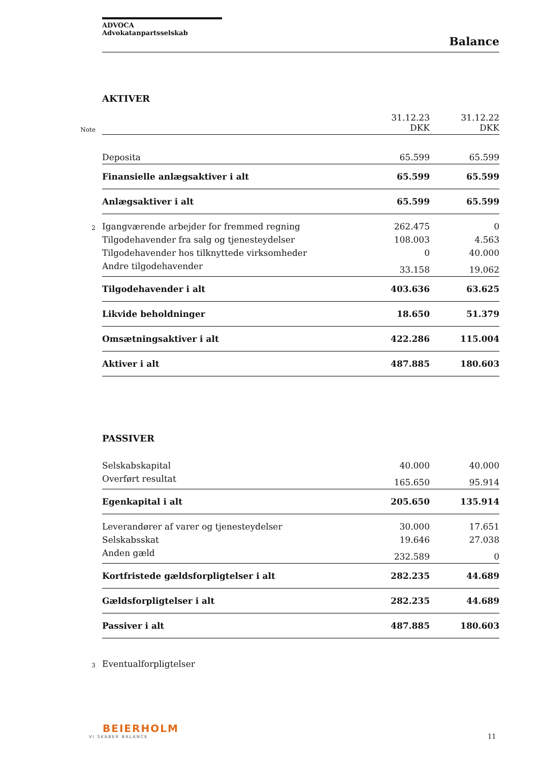ADVOCA Advokatanpartsselskab
Balance
| | AKTIVER | | |
| Note | | 31.12.23 DKK | 31.12.22 DKK |
| | Deposita | 65.599 | 65.599 |
| | Finansielle anlægsaktiver i alt | 65.599 | 65.599 |
| | Anlægsaktiver i alt | 65.599 | 65.599 |
| 2 | Igangværende arbejder for fremmed regning | 262.475 | 0 |
| | Tilgodehavender fra salg og tjenesteydelser | 108.003 | 4.563 |
| | Tilgodehavender hos tilknyttede virksomheder | 0 | 40.000 |
| | Andre tilgodehavender | 33.158 | 19.062 |
| | Tilgodehavender i alt | 403.636 | 63.625 |
| | Likvide beholdninger | 18.650 | 51.379 |
| | Omsætningsaktiver i alt | 422.286 | 115.004 |
| | Aktiver i alt | 487.885 | 180.603 |
| | PASSIVER | | |
| | Selskabskapital | 40.000 | 40.000 |
| | Overført resultat | 165.650 | 95.914 |
| | Egenkapital i alt | 205.650 | 135.914 |
| | Leverandører af varer og tjenesteydelser | 30.000 | 17.651 |
| | Selskabsskat | 19.646 | 27.038 |
| | Anden gæld | 232.589 | 0 |
| | Kortfristede gældsforpligtelser i alt | 282.235 | 44.689 |
| | Gældsforpligtelser i alt | 282.235 | 44.689 |
| | Passiver i alt | 487.885 | 180.603 |
| 3 | Eventualforpligtelser | | |
BEIERHOLM
VI SKABER BALANCE
11